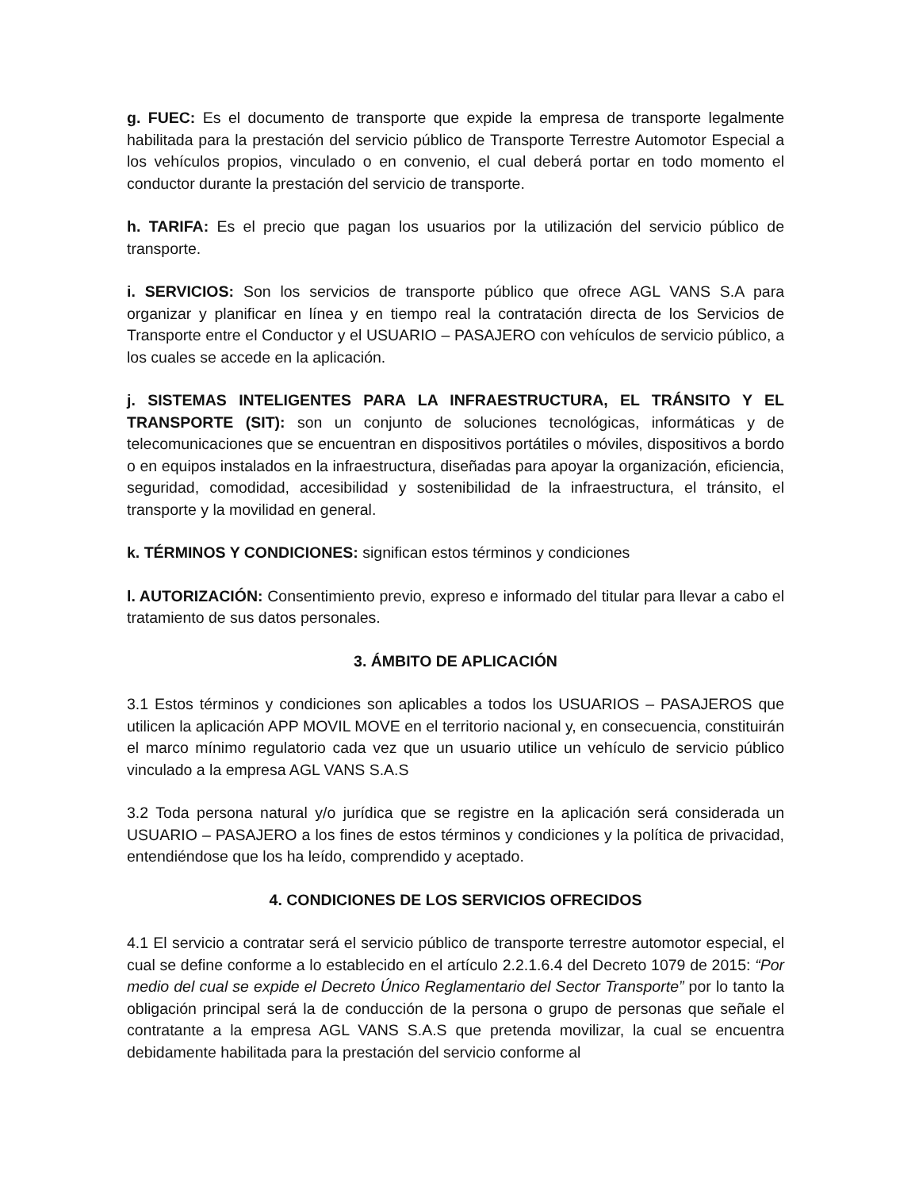g. FUEC: Es el documento de transporte que expide la empresa de transporte legalmente habilitada para la prestación del servicio público de Transporte Terrestre Automotor Especial a los vehículos propios, vinculado o en convenio, el cual deberá portar en todo momento el conductor durante la prestación del servicio de transporte.
h. TARIFA: Es el precio que pagan los usuarios por la utilización del servicio público de transporte.
i. SERVICIOS: Son los servicios de transporte público que ofrece AGL VANS S.A para organizar y planificar en línea y en tiempo real la contratación directa de los Servicios de Transporte entre el Conductor y el USUARIO – PASAJERO con vehículos de servicio público, a los cuales se accede en la aplicación.
j. SISTEMAS INTELIGENTES PARA LA INFRAESTRUCTURA, EL TRÁNSITO Y EL TRANSPORTE (SIT): son un conjunto de soluciones tecnológicas, informáticas y de telecomunicaciones que se encuentran en dispositivos portátiles o móviles, dispositivos a bordo o en equipos instalados en la infraestructura, diseñadas para apoyar la organización, eficiencia, seguridad, comodidad, accesibilidad y sostenibilidad de la infraestructura, el tránsito, el transporte y la movilidad en general.
k. TÉRMINOS Y CONDICIONES: significan estos términos y condiciones
l. AUTORIZACIÓN: Consentimiento previo, expreso e informado del titular para llevar a cabo el tratamiento de sus datos personales.
3. ÁMBITO DE APLICACIÓN
3.1 Estos términos y condiciones son aplicables a todos los USUARIOS – PASAJEROS que utilicen la aplicación APP MOVIL MOVE en el territorio nacional y, en consecuencia, constituirán el marco mínimo regulatorio cada vez que un usuario utilice un vehículo de servicio público vinculado a la empresa AGL VANS S.A.S
3.2 Toda persona natural y/o jurídica que se registre en la aplicación será considerada un USUARIO – PASAJERO a los fines de estos términos y condiciones y la política de privacidad, entendiéndose que los ha leído, comprendido y aceptado.
4. CONDICIONES DE LOS SERVICIOS OFRECIDOS
4.1 El servicio a contratar será el servicio público de transporte terrestre automotor especial, el cual se define conforme a lo establecido en el artículo 2.2.1.6.4 del Decreto 1079 de 2015: “Por medio del cual se expide el Decreto Único Reglamentario del Sector Transporte” por lo tanto la obligación principal será la de conducción de la persona o grupo de personas que señale el contratante a la empresa AGL VANS S.A.S que pretenda movilizar, la cual se encuentra debidamente habilitada para la prestación del servicio conforme al